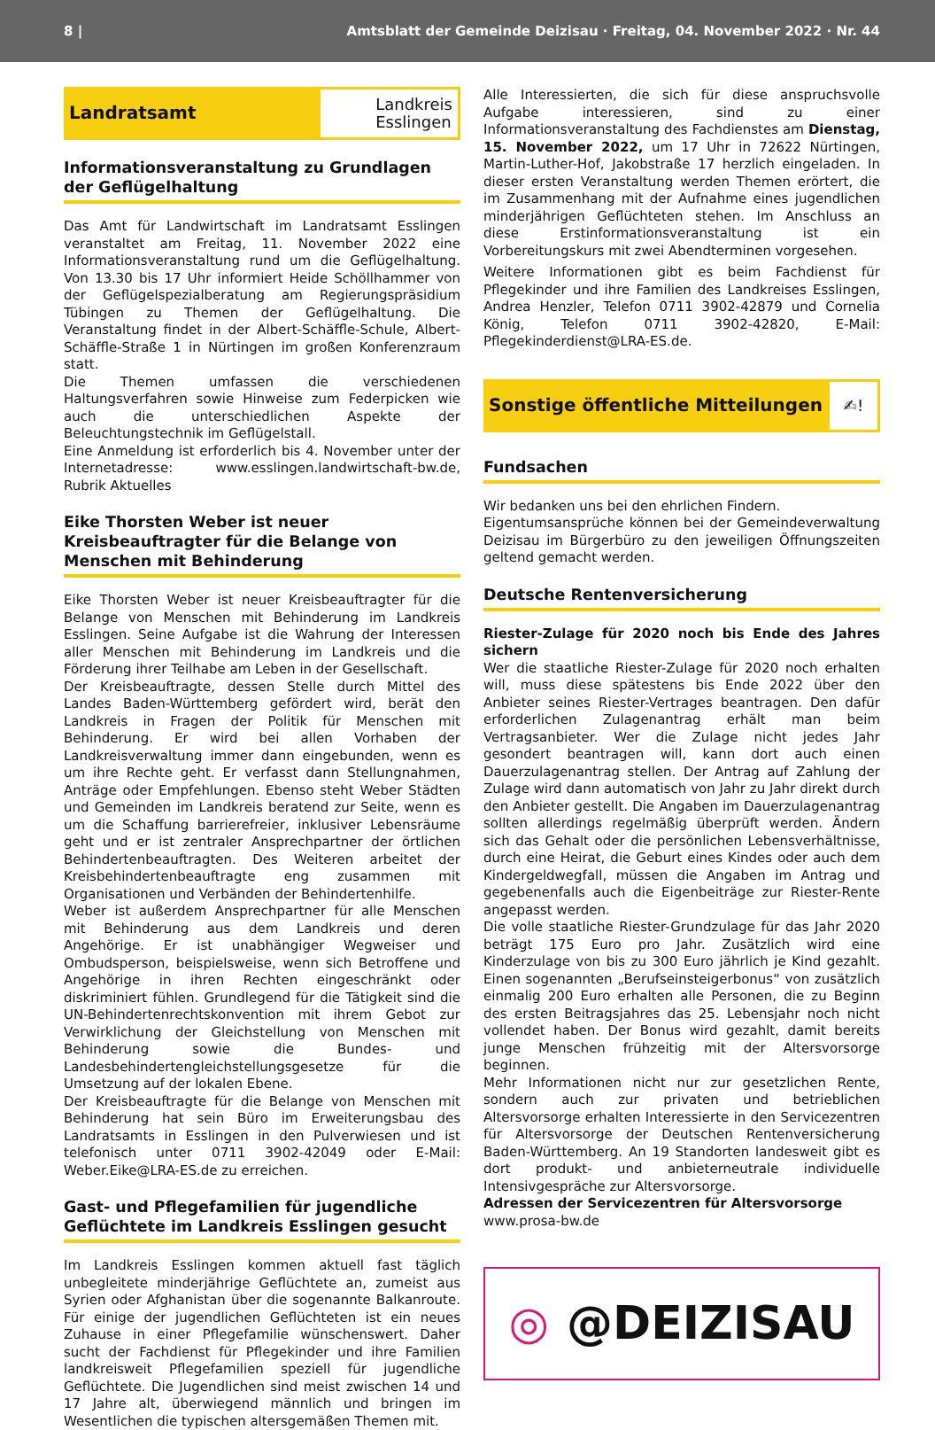8 | Amtsblatt der Gemeinde Deizisau · Freitag, 04. November 2022 · Nr. 44
Landratsamt
Landkreis
Esslingen
Informationsveranstaltung zu Grundlagen der Geflügelhaltung
Das Amt für Landwirtschaft im Landratsamt Esslingen veranstaltet am Freitag, 11. November 2022 eine Informationsveranstaltung rund um die Geflügelhaltung. Von 13.30 bis 17 Uhr informiert Heide Schöllhammer von der Geflügelspezialberatung am Regierungspräsidium Tübingen zu Themen der Geflügelhaltung. Die Veranstaltung findet in der Albert-Schäffle-Schule, Albert-Schäffle-Straße 1 in Nürtingen im großen Konferenzraum statt.
Die Themen umfassen die verschiedenen Haltungsverfahren sowie Hinweise zum Federpicken wie auch die unterschiedlichen Aspekte der Beleuchtungstechnik im Geflügelstall.
Eine Anmeldung ist erforderlich bis 4. November unter der Internetadresse: www.esslingen.landwirtschaft-bw.de, Rubrik Aktuelles
Eike Thorsten Weber ist neuer Kreisbeauftragter für die Belange von Menschen mit Behinderung
Eike Thorsten Weber ist neuer Kreisbeauftragter für die Belange von Menschen mit Behinderung im Landkreis Esslingen. Seine Aufgabe ist die Wahrung der Interessen aller Menschen mit Behinderung im Landkreis und die Förderung ihrer Teilhabe am Leben in der Gesellschaft.
Der Kreisbeauftragte, dessen Stelle durch Mittel des Landes Baden-Württemberg gefördert wird, berät den Landkreis in Fragen der Politik für Menschen mit Behinderung. Er wird bei allen Vorhaben der Landkreisverwaltung immer dann eingebunden, wenn es um ihre Rechte geht. Er verfasst dann Stellungnahmen, Anträge oder Empfehlungen. Ebenso steht Weber Städten und Gemeinden im Landkreis beratend zur Seite, wenn es um die Schaffung barrierefreier, inklusiver Lebensräume geht und er ist zentraler Ansprechpartner der örtlichen Behindertenbeauftragten. Des Weiteren arbeitet der Kreisbehindertenbeauftragte eng zusammen mit Organisationen und Verbänden der Behindertenhilfe.
Weber ist außerdem Ansprechpartner für alle Menschen mit Behinderung aus dem Landkreis und deren Angehörige. Er ist unabhängiger Wegweiser und Ombudsperson, beispielsweise, wenn sich Betroffene und Angehörige in ihren Rechten eingeschränkt oder diskriminiert fühlen. Grundlegend für die Tätigkeit sind die UN-Behindertenrechtskonvention mit ihrem Gebot zur Verwirklichung der Gleichstellung von Menschen mit Behinderung sowie die Bundes- und Landesbehindertengleichstellungsgesetze für die Umsetzung auf der lokalen Ebene.
Der Kreisbeauftragte für die Belange von Menschen mit Behinderung hat sein Büro im Erweiterungsbau des Landratsamts in Esslingen in den Pulverwiesen und ist telefonisch unter 0711 3902-42049 oder E-Mail: Weber.Eike@LRA-ES.de zu erreichen.
Gast- und Pflegefamilien für jugendliche Geflüchtete im Landkreis Esslingen gesucht
Im Landkreis Esslingen kommen aktuell fast täglich unbegleitete minderjährige Geflüchtete an, zumeist aus Syrien oder Afghanistan über die sogenannte Balkanroute. Für einige der jugendlichen Geflüchteten ist ein neues Zuhause in einer Pflegefamilie wünschenswert. Daher sucht der Fachdienst für Pflegekinder und ihre Familien landkreisweit Pflegefamilien speziell für jugendliche Geflüchtete. Die Jugendlichen sind meist zwischen 14 und 17 Jahre alt, überwiegend männlich und bringen im Wesentlichen die typischen altersgemäßen Themen mit.
Alle Interessierten, die sich für diese anspruchsvolle Aufgabe interessieren, sind zu einer Informationsveranstaltung des Fachdienstes am Dienstag, 15. November 2022, um 17 Uhr in 72622 Nürtingen, Martin-Luther-Hof, Jakobstraße 17 herzlich eingeladen. In dieser ersten Veranstaltung werden Themen erörtert, die im Zusammenhang mit der Aufnahme eines jugendlichen minderjährigen Geflüchteten stehen. Im Anschluss an diese Erstinformationsveranstaltung ist ein Vorbereitungskurs mit zwei Abendterminen vorgesehen.
Weitere Informationen gibt es beim Fachdienst für Pflegekinder und ihre Familien des Landkreises Esslingen, Andrea Henzler, Telefon 0711 3902-42879 und Cornelia König, Telefon 0711 3902-42820, E-Mail: Pflegekinderdienst@LRA-ES.de.
Sonstige öffentliche Mitteilungen
✍!
Fundsachen
Wir bedanken uns bei den ehrlichen Findern.
Eigentumsansprüche können bei der Gemeindeverwaltung Deizisau im Bürgerbüro zu den jeweiligen Öffnungszeiten geltend gemacht werden.
Deutsche Rentenversicherung
Riester-Zulage für 2020 noch bis Ende des Jahres sichern
Wer die staatliche Riester-Zulage für 2020 noch erhalten will, muss diese spätestens bis Ende 2022 über den Anbieter seines Riester-Vertrages beantragen. Den dafür erforderlichen Zulagenantrag erhält man beim Vertragsanbieter. Wer die Zulage nicht jedes Jahr gesondert beantragen will, kann dort auch einen Dauerzulagenantrag stellen. Der Antrag auf Zahlung der Zulage wird dann automatisch von Jahr zu Jahr direkt durch den Anbieter gestellt. Die Angaben im Dauerzulagenantrag sollten allerdings regelmäßig überprüft werden. Ändern sich das Gehalt oder die persönlichen Lebensverhältnisse, durch eine Heirat, die Geburt eines Kindes oder auch dem Kindergeldwegfall, müssen die Angaben im Antrag und gegebenenfalls auch die Eigenbeiträge zur Riester-Rente angepasst werden.
Die volle staatliche Riester-Grundzulage für das Jahr 2020 beträgt 175 Euro pro Jahr. Zusätzlich wird eine Kinderzulage von bis zu 300 Euro jährlich je Kind gezahlt. Einen sogenannten „Berufseinsteigerbonus“ von zusätzlich einmalig 200 Euro erhalten alle Personen, die zu Beginn des ersten Beitragsjahres das 25. Lebensjahr noch nicht vollendet haben. Der Bonus wird gezahlt, damit bereits junge Menschen frühzeitig mit der Altersvorsorge beginnen.
Mehr Informationen nicht nur zur gesetzlichen Rente, sondern auch zur privaten und betrieblichen Altersvorsorge erhalten Interessierte in den Servicezentren für Altersvorsorge der Deutschen Rentenversicherung Baden-Württemberg. An 19 Standorten landesweit gibt es dort produkt- und anbieterneutrale individuelle Intensivgespräche zur Altersvorsorge.
Adressen der Servicezentren für Altersvorsorge
www.prosa-bw.de
◎ @DEIZISAU